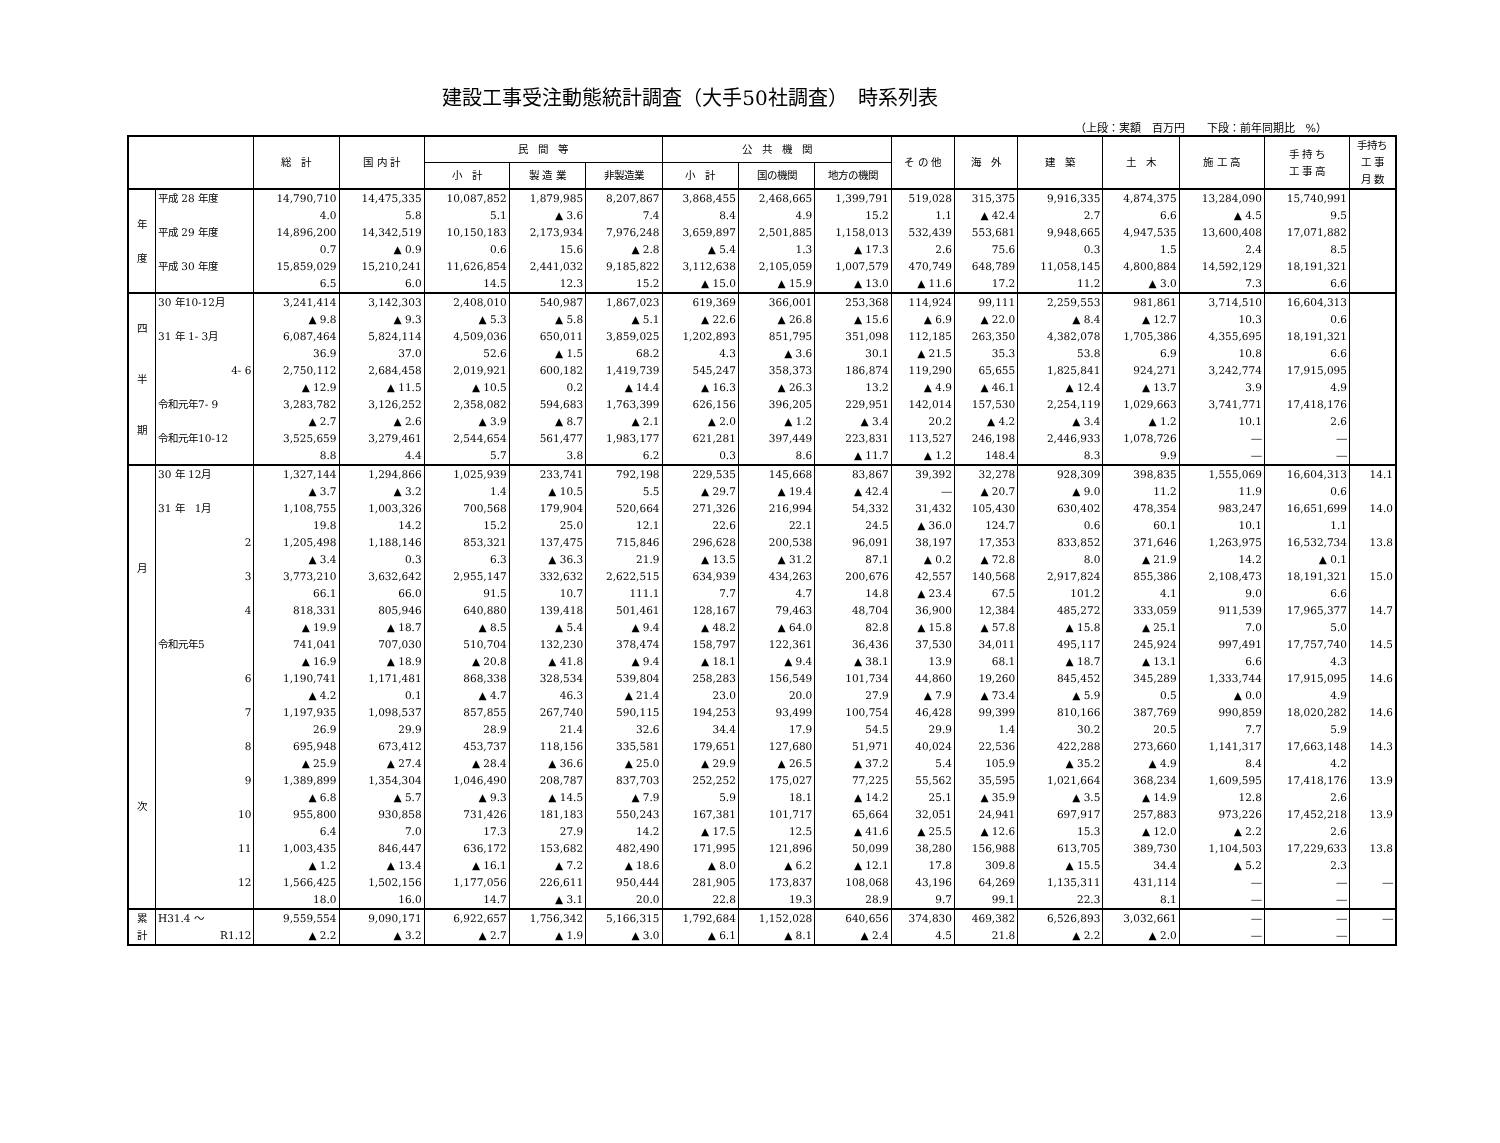建設工事受注動態統計調査（大手50社調査）　時系列表
（上段：実額　百万円　　下段：前年同期比　%）
| | | 総 計 | 国 内 計 | 民 間 等 | | | 公 共 機 関 | | | そ の 他 | 海 外 | 建 築 | 土 木 | 施 工 高 | 手 持 ち 工 事 高 | 手持ち 工 事 月 数 |
| --- | --- | --- | --- | --- | --- | --- | --- | --- | --- | --- | --- | --- | --- | --- | --- | --- |
| | | | | 小 計 | 製 造 業 | 非製造業 | 小 計 | 国の機関 | 地方の機関 | | | | | | | |
| 年 度 | 平成 28 年度 | 14,790,710 | 14,475,335 | 10,087,852 | 1,879,985 | 8,207,867 | 3,868,455 | 2,468,665 | 1,399,791 | 519,028 | 315,375 | 9,916,335 | 4,874,375 | 13,284,090 | 15,740,991 | |
| | | 4.0 | 5.8 | 5.1 | ▲ 3.6 | 7.4 | 8.4 | 4.9 | 15.2 | 1.1 | ▲ 42.4 | 2.7 | 6.6 | ▲ 4.5 | 9.5 | |
| | 平成 29 年度 | 14,896,200 | 14,342,519 | 10,150,183 | 2,173,934 | 7,976,248 | 3,659,897 | 2,501,885 | 1,158,013 | 532,439 | 553,681 | 9,948,665 | 4,947,535 | 13,600,408 | 17,071,882 | |
| | | 0.7 | ▲ 0.9 | 0.6 | 15.6 | ▲ 2.8 | ▲ 5.4 | 1.3 | ▲ 17.3 | 2.6 | 75.6 | 0.3 | 1.5 | 2.4 | 8.5 | |
| | 平成 30 年度 | 15,859,029 | 15,210,241 | 11,626,854 | 2,441,032 | 9,185,822 | 3,112,638 | 2,105,059 | 1,007,579 | 470,749 | 648,789 | 11,058,145 | 4,800,884 | 14,592,129 | 18,191,321 | |
| | | 6.5 | 6.0 | 14.5 | 12.3 | 15.2 | ▲ 15.0 | ▲ 15.9 | ▲ 13.0 | ▲ 11.6 | 17.2 | 11.2 | ▲ 3.0 | 7.3 | 6.6 | |
| 四 半 期 | 30 年10-12月 | 3,241,414 | 3,142,303 | 2,408,010 | 540,987 | 1,867,023 | 619,369 | 366,001 | 253,368 | 114,924 | 99,111 | 2,259,553 | 981,861 | 3,714,510 | 16,604,313 | |
| | | ▲ 9.8 | ▲ 9.3 | ▲ 5.3 | ▲ 5.8 | ▲ 5.1 | ▲ 22.6 | ▲ 26.8 | ▲ 15.6 | ▲ 6.9 | ▲ 22.0 | ▲ 8.4 | ▲ 12.7 | 10.3 | 0.6 | |
| | 31 年 1- 3月 | 6,087,464 | 5,824,114 | 4,509,036 | 650,011 | 3,859,025 | 1,202,893 | 851,795 | 351,098 | 112,185 | 263,350 | 4,382,078 | 1,705,386 | 4,355,695 | 18,191,321 | |
| | | 36.9 | 37.0 | 52.6 | ▲ 1.5 | 68.2 | 4.3 | ▲ 3.6 | 30.1 | ▲ 21.5 | 35.3 | 53.8 | 6.9 | 10.8 | 6.6 | |
| | 4- 6 | 2,750,112 | 2,684,458 | 2,019,921 | 600,182 | 1,419,739 | 545,247 | 358,373 | 186,874 | 119,290 | 65,655 | 1,825,841 | 924,271 | 3,242,774 | 17,915,095 | |
| | | ▲ 12.9 | ▲ 11.5 | ▲ 10.5 | 0.2 | ▲ 14.4 | ▲ 16.3 | ▲ 26.3 | 13.2 | ▲ 4.9 | ▲ 46.1 | ▲ 12.4 | ▲ 13.7 | 3.9 | 4.9 | |
| | 令和元年7- 9 | 3,283,782 | 3,126,252 | 2,358,082 | 594,683 | 1,763,399 | 626,156 | 396,205 | 229,951 | 142,014 | 157,530 | 2,254,119 | 1,029,663 | 3,741,771 | 17,418,176 | |
| | | ▲ 2.7 | ▲ 2.6 | ▲ 3.9 | ▲ 8.7 | ▲ 2.1 | ▲ 2.0 | ▲ 1.2 | ▲ 3.4 | 20.2 | ▲ 4.2 | ▲ 3.4 | ▲ 1.2 | 10.1 | 2.6 | |
| | 令和元年10-12 | 3,525,659 | 3,279,461 | 2,544,654 | 561,477 | 1,983,177 | 621,281 | 397,449 | 223,831 | 113,527 | 246,198 | 2,446,933 | 1,078,726 | ― | ― | |
| | | 8.8 | 4.4 | 5.7 | 3.8 | 6.2 | 0.3 | 8.6 | ▲ 11.7 | ▲ 1.2 | 148.4 | 8.3 | 9.9 | ― | ― | |
| 月 次 | 30 年 12月 | 1,327,144 | 1,294,866 | 1,025,939 | 233,741 | 792,198 | 229,535 | 145,668 | 83,867 | 39,392 | 32,278 | 928,309 | 398,835 | 1,555,069 | 16,604,313 | 14.1 |
| | | ▲ 3.7 | ▲ 3.2 | 1.4 | ▲ 10.5 | 5.5 | ▲ 29.7 | ▲ 19.4 | ▲ 42.4 | ― | ▲ 20.7 | ▲ 9.0 | 11.2 | 11.9 | 0.6 | |
| | 31 年 1月 | 1,108,755 | 1,003,326 | 700,568 | 179,904 | 520,664 | 271,326 | 216,994 | 54,332 | 31,432 | 105,430 | 630,402 | 478,354 | 983,247 | 16,651,699 | 14.0 |
| | | 19.8 | 14.2 | 15.2 | 25.0 | 12.1 | 22.6 | 22.1 | 24.5 | ▲ 36.0 | 124.7 | 0.6 | 60.1 | 10.1 | 1.1 | |
| | 2 | 1,205,498 | 1,188,146 | 853,321 | 137,475 | 715,846 | 296,628 | 200,538 | 96,091 | 38,197 | 17,353 | 833,852 | 371,646 | 1,263,975 | 16,532,734 | 13.8 |
| | | ▲ 3.4 | 0.3 | 6.3 | ▲ 36.3 | 21.9 | ▲ 13.5 | ▲ 31.2 | 87.1 | ▲ 0.2 | ▲ 72.8 | 8.0 | ▲ 21.9 | 14.2 | ▲ 0.1 | |
| | 3 | 3,773,210 | 3,632,642 | 2,955,147 | 332,632 | 2,622,515 | 634,939 | 434,263 | 200,676 | 42,557 | 140,568 | 2,917,824 | 855,386 | 2,108,473 | 18,191,321 | 15.0 |
| | | 66.1 | 66.0 | 91.5 | 10.7 | 111.1 | 7.7 | 4.7 | 14.8 | ▲ 23.4 | 67.5 | 101.2 | 4.1 | 9.0 | 6.6 | |
| | 4 | 818,331 | 805,946 | 640,880 | 139,418 | 501,461 | 128,167 | 79,463 | 48,704 | 36,900 | 12,384 | 485,272 | 333,059 | 911,539 | 17,965,377 | 14.7 |
| | | ▲ 19.9 | ▲ 18.7 | ▲ 8.5 | ▲ 5.4 | ▲ 9.4 | ▲ 48.2 | ▲ 64.0 | 82.8 | ▲ 15.8 | ▲ 57.8 | ▲ 15.8 | ▲ 25.1 | 7.0 | 5.0 | |
| | 令和元年5 | 741,041 | 707,030 | 510,704 | 132,230 | 378,474 | 158,797 | 122,361 | 36,436 | 37,530 | 34,011 | 495,117 | 245,924 | 997,491 | 17,757,740 | 14.5 |
| | | ▲ 16.9 | ▲ 18.9 | ▲ 20.8 | ▲ 41.8 | ▲ 9.4 | ▲ 18.1 | ▲ 9.4 | ▲ 38.1 | 13.9 | 68.1 | ▲ 18.7 | ▲ 13.1 | 6.6 | 4.3 | |
| | 6 | 1,190,741 | 1,171,481 | 868,338 | 328,534 | 539,804 | 258,283 | 156,549 | 101,734 | 44,860 | 19,260 | 845,452 | 345,289 | 1,333,744 | 17,915,095 | 14.6 |
| | | ▲ 4.2 | 0.1 | ▲ 4.7 | 46.3 | ▲ 21.4 | 23.0 | 20.0 | 27.9 | ▲ 7.9 | ▲ 73.4 | ▲ 5.9 | 0.5 | ▲ 0.0 | 4.9 | |
| | 7 | 1,197,935 | 1,098,537 | 857,855 | 267,740 | 590,115 | 194,253 | 93,499 | 100,754 | 46,428 | 99,399 | 810,166 | 387,769 | 990,859 | 18,020,282 | 14.6 |
| | | 26.9 | 29.9 | 28.9 | 21.4 | 32.6 | 34.4 | 17.9 | 54.5 | 29.9 | 1.4 | 30.2 | 20.5 | 7.7 | 5.9 | |
| | 8 | 695,948 | 673,412 | 453,737 | 118,156 | 335,581 | 179,651 | 127,680 | 51,971 | 40,024 | 22,536 | 422,288 | 273,660 | 1,141,317 | 17,663,148 | 14.3 |
| | | ▲ 25.9 | ▲ 27.4 | ▲ 28.4 | ▲ 36.6 | ▲ 25.0 | ▲ 29.9 | ▲ 26.5 | ▲ 37.2 | 5.4 | 105.9 | ▲ 35.2 | ▲ 4.9 | 8.4 | 4.2 | |
| | 9 | 1,389,899 | 1,354,304 | 1,046,490 | 208,787 | 837,703 | 252,252 | 175,027 | 77,225 | 55,562 | 35,595 | 1,021,664 | 368,234 | 1,609,595 | 17,418,176 | 13.9 |
| | | ▲ 6.8 | ▲ 5.7 | ▲ 9.3 | ▲ 14.5 | ▲ 7.9 | 5.9 | 18.1 | ▲ 14.2 | 25.1 | ▲ 35.9 | ▲ 3.5 | ▲ 14.9 | 12.8 | 2.6 | |
| | 10 | 955,800 | 930,858 | 731,426 | 181,183 | 550,243 | 167,381 | 101,717 | 65,664 | 32,051 | 24,941 | 697,917 | 257,883 | 973,226 | 17,452,218 | 13.9 |
| | | 6.4 | 7.0 | 17.3 | 27.9 | 14.2 | ▲ 17.5 | 12.5 | ▲ 41.6 | ▲ 25.5 | ▲ 12.6 | 15.3 | ▲ 12.0 | ▲ 2.2 | 2.6 | |
| | 11 | 1,003,435 | 846,447 | 636,172 | 153,682 | 482,490 | 171,995 | 121,896 | 50,099 | 38,280 | 156,988 | 613,705 | 389,730 | 1,104,503 | 17,229,633 | 13.8 |
| | | ▲ 1.2 | ▲ 13.4 | ▲ 16.1 | ▲ 7.2 | ▲ 18.6 | ▲ 8.0 | ▲ 6.2 | ▲ 12.1 | 17.8 | 309.8 | ▲ 15.5 | 34.4 | ▲ 5.2 | 2.3 | |
| | 12 | 1,566,425 | 1,502,156 | 1,177,056 | 226,611 | 950,444 | 281,905 | 173,837 | 108,068 | 43,196 | 64,269 | 1,135,311 | 431,114 | ― | ― | ― |
| | | 18.0 | 16.0 | 14.7 | ▲ 3.1 | 20.0 | 22.8 | 19.3 | 28.9 | 9.7 | 99.1 | 22.3 | 8.1 | ― | ― | |
| 累 計 | H31.4 ～ | 9,559,554 | 9,090,171 | 6,922,657 | 1,756,342 | 5,166,315 | 1,792,684 | 1,152,028 | 640,656 | 374,830 | 469,382 | 6,526,893 | 3,032,661 | ― | ― | ― |
| | R1.12 | ▲ 2.2 | ▲ 3.2 | ▲ 2.7 | ▲ 1.9 | ▲ 3.0 | ▲ 6.1 | ▲ 8.1 | ▲ 2.4 | 4.5 | 21.8 | ▲ 2.2 | ▲ 2.0 | ― | ― | |